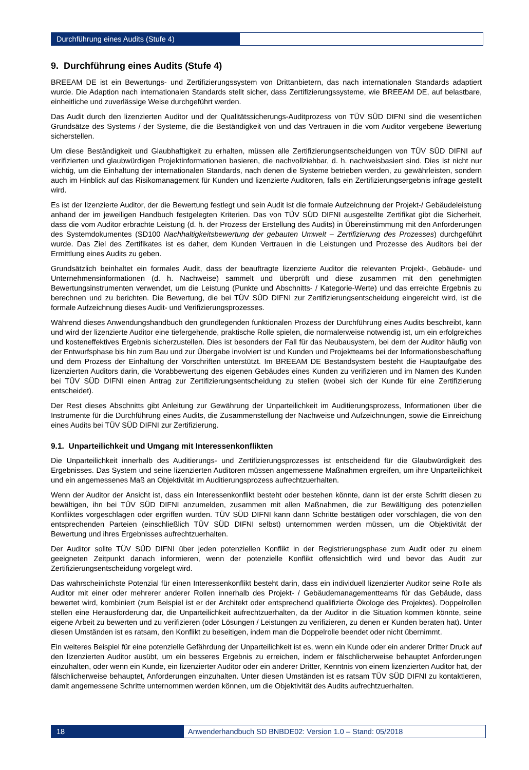Durchführung eines Audits (Stufe 4)
9. Durchführung eines Audits (Stufe 4)
BREEAM DE ist ein Bewertungs- und Zertifizierungssystem von Drittanbietern, das nach internationalen Standards adaptiert wurde. Die Adaption nach internationalen Standards stellt sicher, dass Zertifizierungssysteme, wie BREEAM DE, auf belastbare, einheitliche und zuverlässige Weise durchgeführt werden.
Das Audit durch den lizenzierten Auditor und der Qualitätssicherungs-Auditprozess von TÜV SÜD DIFNI sind die wesentlichen Grundsätze des Systems / der Systeme, die die Beständigkeit von und das Vertrauen in die vom Auditor vergebene Bewertung sicherstellen.
Um diese Beständigkeit und Glaubhaftigkeit zu erhalten, müssen alle Zertifizierungsentscheidungen von TÜV SÜD DIFNI auf verifizierten und glaubwürdigen Projektinformationen basieren, die nachvollziehbar, d. h. nachweisbasiert sind. Dies ist nicht nur wichtig, um die Einhaltung der internationalen Standards, nach denen die Systeme betrieben werden, zu gewährleisten, sondern auch im Hinblick auf das Risikomanagement für Kunden und lizenzierte Auditoren, falls ein Zertifizierungsergebnis infrage gestellt wird.
Es ist der lizenzierte Auditor, der die Bewertung festlegt und sein Audit ist die formale Aufzeichnung der Projekt-/ Gebäudeleistung anhand der im jeweiligen Handbuch festgelegten Kriterien. Das von TÜV SÜD DIFNI ausgestellte Zertifikat gibt die Sicherheit, dass die vom Auditor erbrachte Leistung (d. h. der Prozess der Erstellung des Audits) in Übereinstimmung mit den Anforderungen des Systemdokumentes (SD100 Nachhaltigkeitsbewertung der gebauten Umwelt – Zertifizierung des Prozesses) durchgeführt wurde. Das Ziel des Zertifikates ist es daher, dem Kunden Vertrauen in die Leistungen und Prozesse des Auditors bei der Ermittlung eines Audits zu geben.
Grundsätzlich beinhaltet ein formales Audit, dass der beauftragte lizenzierte Auditor die relevanten Projekt-, Gebäude- und Unternehmensinformationen (d. h. Nachweise) sammelt und überprüft und diese zusammen mit den genehmigten Bewertungsinstrumenten verwendet, um die Leistung (Punkte und Abschnitts- / Kategorie-Werte) und das erreichte Ergebnis zu berechnen und zu berichten. Die Bewertung, die bei TÜV SÜD DIFNI zur Zertifizierungsentscheidung eingereicht wird, ist die formale Aufzeichnung dieses Audit- und Verifizierungsprozesses.
Während dieses Anwendungshandbuch den grundlegenden funktionalen Prozess der Durchführung eines Audits beschreibt, kann und wird der lizenzierte Auditor eine tiefergehende, praktische Rolle spielen, die normalerweise notwendig ist, um ein erfolgreiches und kosteneffektives Ergebnis sicherzustellen. Dies ist besonders der Fall für das Neubausystem, bei dem der Auditor häufig von der Entwurfsphase bis hin zum Bau und zur Übergabe involviert ist und Kunden und Projektteams bei der Informationsbeschaffung und dem Prozess der Einhaltung der Vorschriften unterstützt. Im BREEAM DE Bestandsystem besteht die Hauptaufgabe des lizenzierten Auditors darin, die Vorabbewertung des eigenen Gebäudes eines Kunden zu verifizieren und im Namen des Kunden bei TÜV SÜD DIFNI einen Antrag zur Zertifizierungsentscheidung zu stellen (wobei sich der Kunde für eine Zertifizierung entscheidet).
Der Rest dieses Abschnitts gibt Anleitung zur Gewährung der Unparteilichkeit im Auditierungsprozess, Informationen über die Instrumente für die Durchführung eines Audits, die Zusammenstellung der Nachweise und Aufzeichnungen, sowie die Einreichung eines Audits bei TÜV SÜD DIFNI zur Zertifizierung.
9.1. Unparteilichkeit und Umgang mit Interessenkonflikten
Die Unparteilichkeit innerhalb des Auditierungs- und Zertifizierungsprozesses ist entscheidend für die Glaubwürdigkeit des Ergebnisses. Das System und seine lizenzierten Auditoren müssen angemessene Maßnahmen ergreifen, um ihre Unparteilichkeit und ein angemessenes Maß an Objektivität im Auditierungsprozess aufrechtzuerhalten.
Wenn der Auditor der Ansicht ist, dass ein Interessenkonflikt besteht oder bestehen könnte, dann ist der erste Schritt diesen zu bewältigen, ihn bei TÜV SÜD DIFNI anzumelden, zusammen mit allen Maßnahmen, die zur Bewältigung des potenziellen Konfliktes vorgeschlagen oder ergriffen wurden. TÜV SÜD DIFNI kann dann Schritte bestätigen oder vorschlagen, die von den entsprechenden Parteien (einschließlich TÜV SÜD DIFNI selbst) unternommen werden müssen, um die Objektivität der Bewertung und ihres Ergebnisses aufrechtzuerhalten.
Der Auditor sollte TÜV SÜD DIFNI über jeden potenziellen Konflikt in der Registrierungsphase zum Audit oder zu einem geeigneten Zeitpunkt danach informieren, wenn der potenzielle Konflikt offensichtlich wird und bevor das Audit zur Zertifizierungsentscheidung vorgelegt wird.
Das wahrscheinlichste Potenzial für einen Interessenkonflikt besteht darin, dass ein individuell lizenzierter Auditor seine Rolle als Auditor mit einer oder mehrerer anderer Rollen innerhalb des Projekt- / Gebäudemanagementteams für das Gebäude, dass bewertet wird, kombiniert (zum Beispiel ist er der Architekt oder entsprechend qualifizierte Ökologe des Projektes). Doppelrollen stellen eine Herausforderung dar, die Unparteilichkeit aufrechtzuerhalten, da der Auditor in die Situation kommen könnte, seine eigene Arbeit zu bewerten und zu verifizieren (oder Lösungen / Leistungen zu verifizieren, zu denen er Kunden beraten hat). Unter diesen Umständen ist es ratsam, den Konflikt zu beseitigen, indem man die Doppelrolle beendet oder nicht übernimmt.
Ein weiteres Beispiel für eine potenzielle Gefährdung der Unparteilichkeit ist es, wenn ein Kunde oder ein anderer Dritter Druck auf den lizenzierten Auditor ausübt, um ein besseres Ergebnis zu erreichen, indem er fälschlicherweise behauptet Anforderungen einzuhalten, oder wenn ein Kunde, ein lizenzierter Auditor oder ein anderer Dritter, Kenntnis von einem lizenzierten Auditor hat, der fälschlicherweise behauptet, Anforderungen einzuhalten. Unter diesen Umständen ist es ratsam TÜV SÜD DIFNI zu kontaktieren, damit angemessene Schritte unternommen werden können, um die Objektivität des Audits aufrechtzuerhalten.
18 Anwenderhandbuch SD BNBDE02: Version 1.0 – Stand: 05/2018